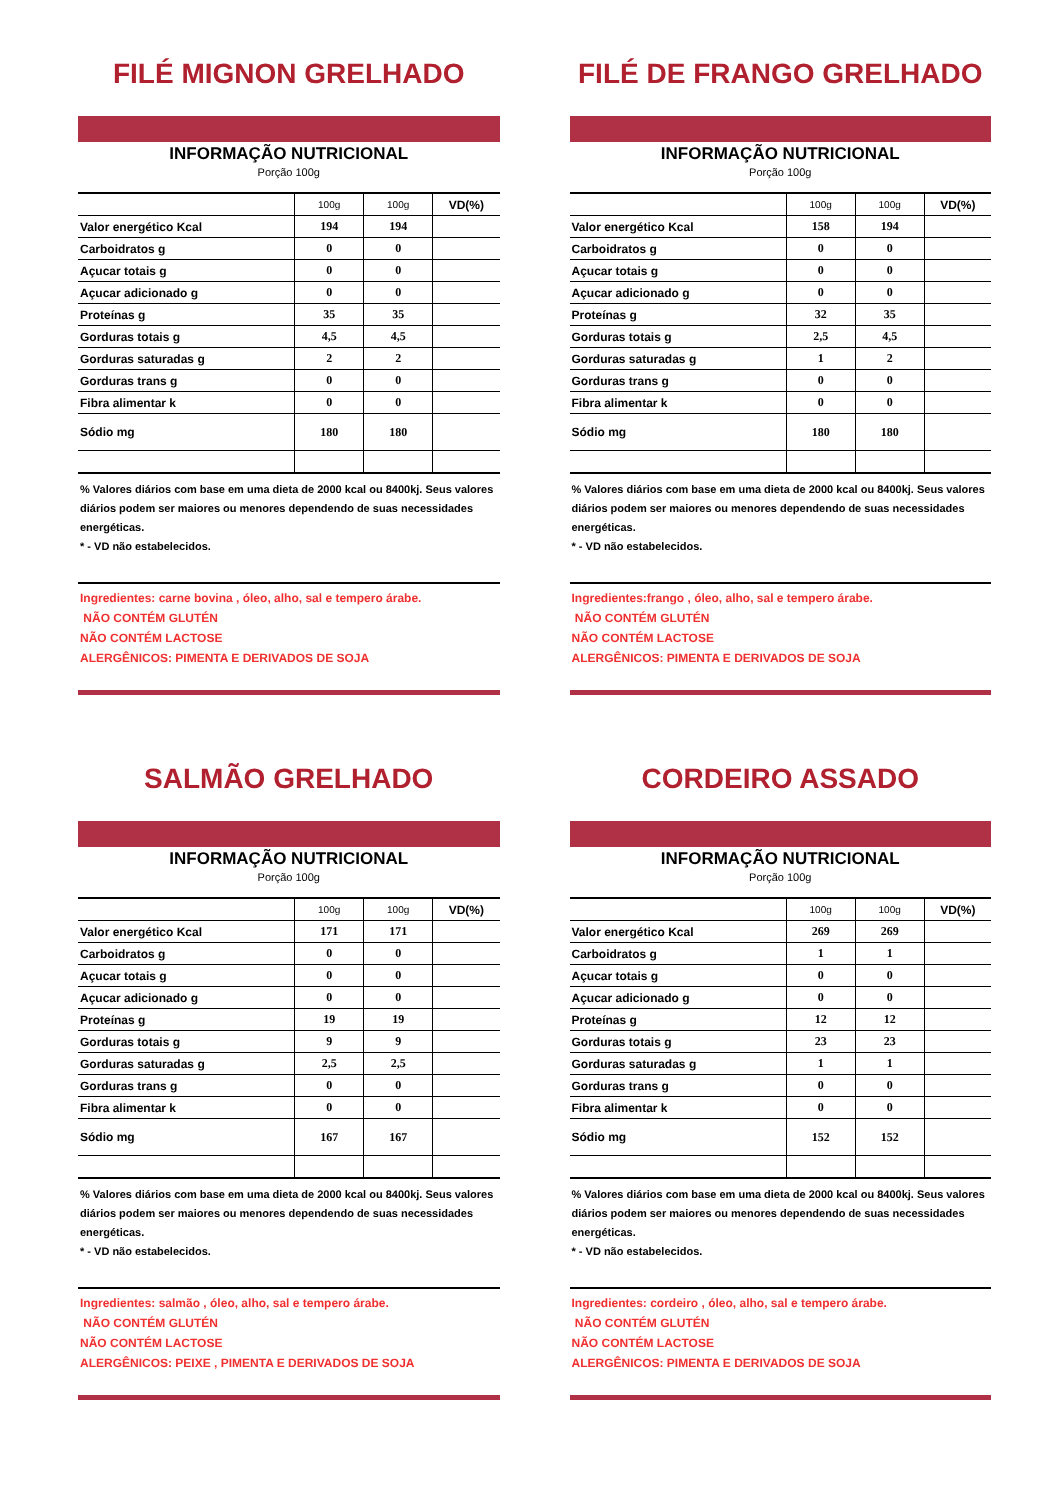FILÉ MIGNON GRELHADO
INFORMAÇÃO NUTRICIONAL
Porção 100g
| | 100g | 100g | VD(%) |
| --- | --- | --- | --- |
| Valor energético Kcal | 194 | 194 | |
| Carboidratos g | 0 | 0 | |
| Açucar totais g | 0 | 0 | |
| Açucar adicionado g | 0 | 0 | |
| Proteínas g | 35 | 35 | |
| Gorduras totais g | 4,5 | 4,5 | |
| Gorduras saturadas g | 2 | 2 | |
| Gorduras trans g | 0 | 0 | |
| Fibra alimentar k | 0 | 0 | |
| Sódio mg | 180 | 180 | |
% Valores diários com base em uma dieta de 2000 kcal ou 8400kj. Seus valores diários podem ser maiores ou menores dependendo de suas necessidades energéticas.
* - VD não estabelecidos.
Ingredientes: carne bovina , óleo, alho, sal e tempero árabe.
NÃO CONTÉM GLUTÉN
NÃO CONTÉM LACTOSE
ALERGÊNICOS: PIMENTA E DERIVADOS DE SOJA
FILÉ DE FRANGO GRELHADO
INFORMAÇÃO NUTRICIONAL
Porção 100g
| | 100g | 100g | VD(%) |
| --- | --- | --- | --- |
| Valor energético Kcal | 158 | 194 | |
| Carboidratos g | 0 | 0 | |
| Açucar totais g | 0 | 0 | |
| Açucar adicionado g | 0 | 0 | |
| Proteínas g | 32 | 35 | |
| Gorduras totais g | 2,5 | 4,5 | |
| Gorduras saturadas g | 1 | 2 | |
| Gorduras trans g | 0 | 0 | |
| Fibra alimentar k | 0 | 0 | |
| Sódio mg | 180 | 180 | |
% Valores diários com base em uma dieta de 2000 kcal ou 8400kj. Seus valores diários podem ser maiores ou menores dependendo de suas necessidades energéticas.
* - VD não estabelecidos.
Ingredientes:frango , óleo, alho, sal e tempero árabe.
NÃO CONTÉM GLUTÉN
NÃO CONTÉM LACTOSE
ALERGÊNICOS: PIMENTA E DERIVADOS DE SOJA
SALMÃO GRELHADO
INFORMAÇÃO NUTRICIONAL
Porção 100g
| | 100g | 100g | VD(%) |
| --- | --- | --- | --- |
| Valor energético Kcal | 171 | 171 | |
| Carboidratos g | 0 | 0 | |
| Açucar totais g | 0 | 0 | |
| Açucar adicionado g | 0 | 0 | |
| Proteínas g | 19 | 19 | |
| Gorduras totais g | 9 | 9 | |
| Gorduras saturadas g | 2,5 | 2,5 | |
| Gorduras trans g | 0 | 0 | |
| Fibra alimentar k | 0 | 0 | |
| Sódio mg | 167 | 167 | |
% Valores diários com base em uma dieta de 2000 kcal ou 8400kj. Seus valores diários podem ser maiores ou menores dependendo de suas necessidades energéticas.
* - VD não estabelecidos.
Ingredientes: salmão , óleo, alho, sal e tempero árabe.
NÃO CONTÉM GLUTÉN
NÃO CONTÉM LACTOSE
ALERGÊNICOS: PEIXE , PIMENTA E DERIVADOS DE SOJA
CORDEIRO ASSADO
INFORMAÇÃO NUTRICIONAL
Porção 100g
| | 100g | 100g | VD(%) |
| --- | --- | --- | --- |
| Valor energético Kcal | 269 | 269 | |
| Carboidratos g | 1 | 1 | |
| Açucar totais g | 0 | 0 | |
| Açucar adicionado g | 0 | 0 | |
| Proteínas g | 12 | 12 | |
| Gorduras totais g | 23 | 23 | |
| Gorduras saturadas g | 1 | 1 | |
| Gorduras trans g | 0 | 0 | |
| Fibra alimentar k | 0 | 0 | |
| Sódio mg | 152 | 152 | |
% Valores diários com base em uma dieta de 2000 kcal ou 8400kj. Seus valores diários podem ser maiores ou menores dependendo de suas necessidades energéticas.
* - VD não estabelecidos.
Ingredientes: cordeiro , óleo, alho, sal e tempero árabe.
NÃO CONTÉM GLUTÉN
NÃO CONTÉM LACTOSE
ALERGÊNICOS: PIMENTA E DERIVADOS DE SOJA